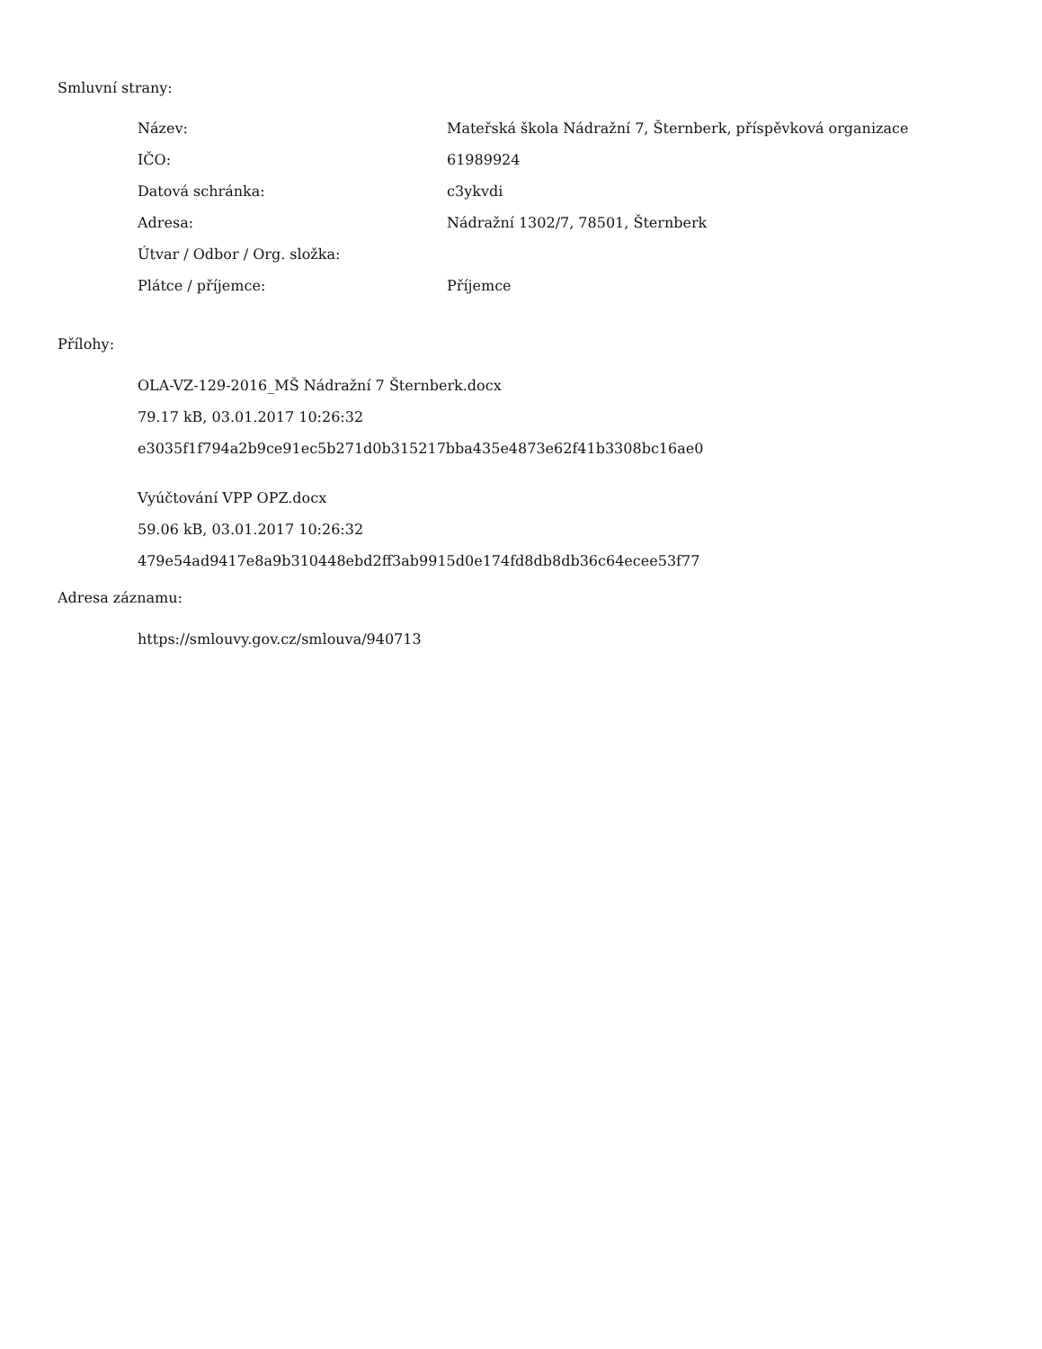Smluvní strany:
| Název: | Mateřská škola Nádražní 7, Šternberk, příspěvková organizace |
| IČO: | 61989924 |
| Datová schránka: | c3ykvdi |
| Adresa: | Nádražní 1302/7, 78501, Šternberk |
| Útvar / Odbor / Org. složka: | |
| Plátce / příjemce: | Příjemce |
Přílohy:
OLA-VZ-129-2016_MŠ Nádražní 7 Šternberk.docx
79.17 kB, 03.01.2017 10:26:32
e3035f1f794a2b9ce91ec5b271d0b315217bba435e4873e62f41b3308bc16ae0
Vyúčtování VPP OPZ.docx
59.06 kB, 03.01.2017 10:26:32
479e54ad9417e8a9b310448ebd2ff3ab9915d0e174fd8db8db36c64ecee53f77
Adresa záznamu:
https://smlouvy.gov.cz/smlouva/940713